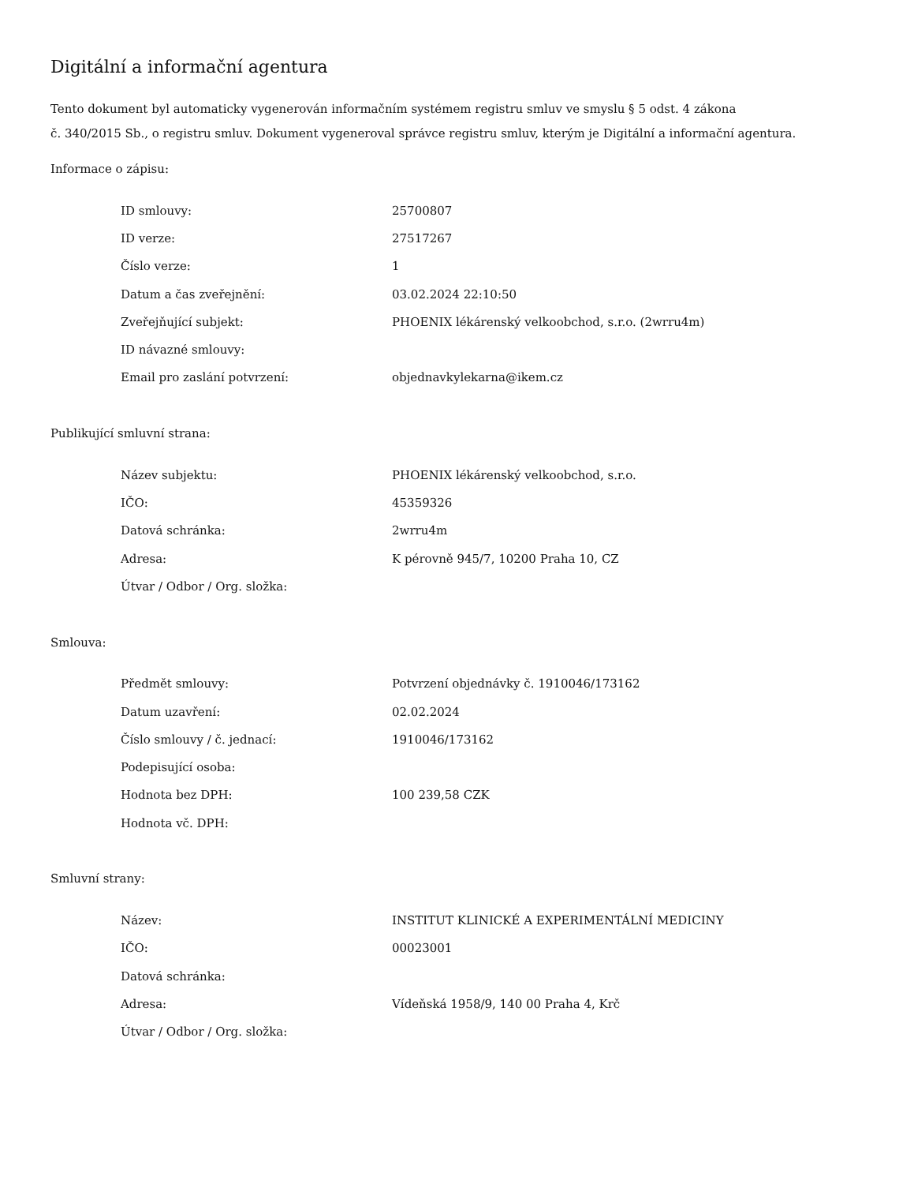Digitální a informační agentura
Tento dokument byl automaticky vygenerován informačním systémem registru smluv ve smyslu § 5 odst. 4 zákona
č. 340/2015 Sb., o registru smluv. Dokument vygeneroval správce registru smluv, kterým je Digitální a informační agentura.
Informace o zápisu:
| ID smlouvy: | 25700807 |
| ID verze: | 27517267 |
| Číslo verze: | 1 |
| Datum a čas zveřejnění: | 03.02.2024 22:10:50 |
| Zveřejňující subjekt: | PHOENIX lékárenský velkoobchod, s.r.o. (2wrru4m) |
| ID návazné smlouvy: | |
| Email pro zaslání potvrzení: | objednavkylekarna@ikem.cz |
Publikující smluvní strana:
| Název subjektu: | PHOENIX lékárenský velkoobchod, s.r.o. |
| IČO: | 45359326 |
| Datová schránka: | 2wrru4m |
| Adresa: | K pérovně 945/7, 10200 Praha 10, CZ |
| Útvar / Odbor / Org. složka: | |
Smlouva:
| Předmět smlouvy: | Potvrzení objednávky č. 1910046/173162 |
| Datum uzavření: | 02.02.2024 |
| Číslo smlouvy / č. jednací: | 1910046/173162 |
| Podepisující osoba: | |
| Hodnota bez DPH: | 100 239,58 CZK |
| Hodnota vč. DPH: | |
Smluvní strany:
| Název: | INSTITUT KLINICKÉ A EXPERIMENTÁLNÍ MEDICINY |
| IČO: | 00023001 |
| Datová schránka: | |
| Adresa: | Vídeňská 1958/9, 140 00 Praha 4, Krč |
| Útvar / Odbor / Org. složka: | |